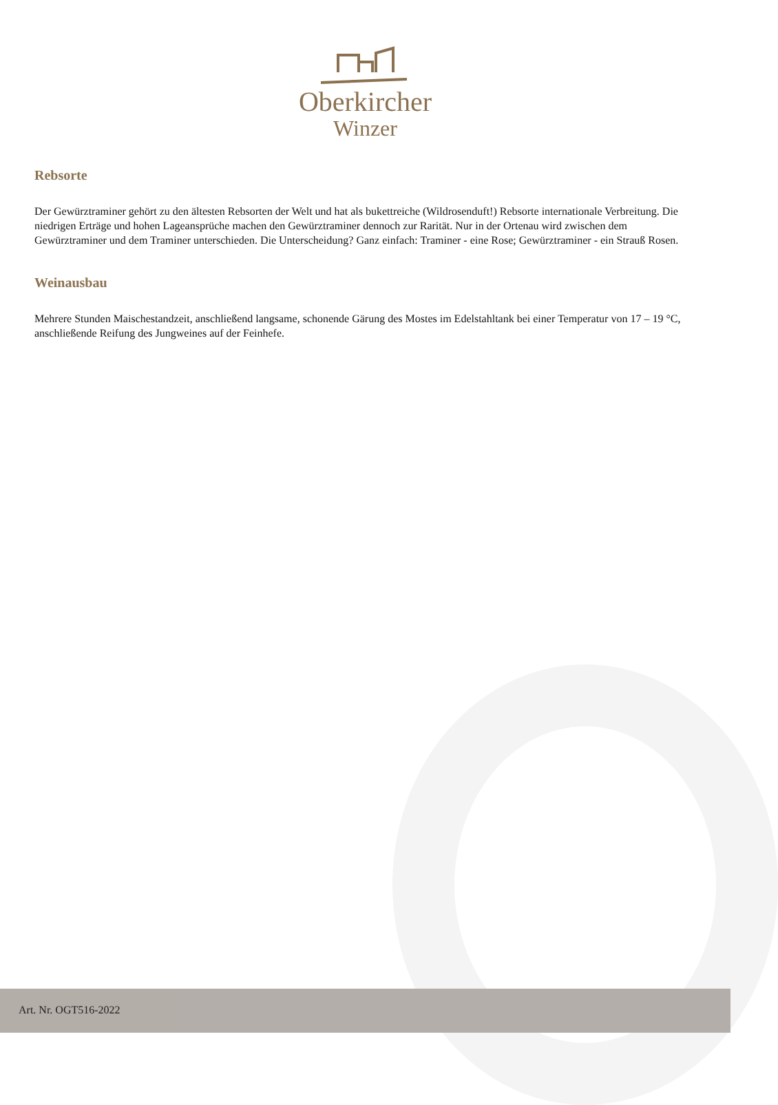Oberkircher
Winzer
Rebsorte
Der Gewürztraminer gehört zu den ältesten Rebsorten der Welt und hat als bukettreiche (Wildrosenduft!) Rebsorte internationale Verbreitung. Die niedrigen Erträge und hohen Lageansprüche machen den Gewürztraminer dennoch zur Rarität. Nur in der Ortenau wird zwischen dem Gewürztraminer und dem Traminer unterschieden. Die Unterscheidung? Ganz einfach: Traminer - eine Rose; Gewürztraminer - ein Strauß Rosen.
Weinausbau
Mehrere Stunden Maischestandzeit, anschließend langsame, schonende Gärung des Mostes im Edelstahltank bei einer Temperatur von 17 – 19 °C, anschließende Reifung des Jungweines auf der Feinhefe.
Art. Nr. OGT516-2022